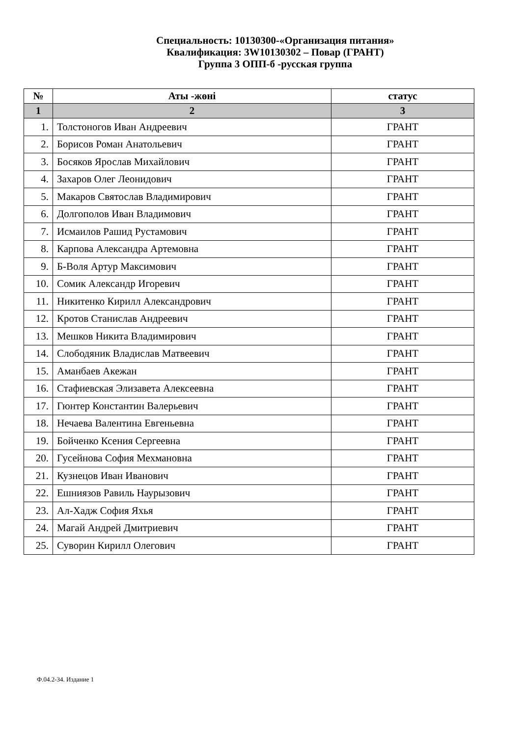Специальность: 10130300-«Организация питания»
Квалификация: 3W10130302 – Повар (ГРАНТ)
Группа 3 ОПП-б -русская группа
| № | Аты -жөні | статус |
| --- | --- | --- |
| 1 | 2 | 3 |
| 1. | Толстоногов Иван Андреевич | ГРАНТ |
| 2. | Борисов Роман Анатольевич | ГРАНТ |
| 3. | Босяков Ярослав Михайлович | ГРАНТ |
| 4. | Захаров Олег Леонидович | ГРАНТ |
| 5. | Макаров Святослав Владимирович | ГРАНТ |
| 6. | Долгополов Иван Владимович | ГРАНТ |
| 7. | Исмаилов Рашид Рустамович | ГРАНТ |
| 8. | Карпова Александра Артемовна | ГРАНТ |
| 9. | Б-Воля Артур Максимович | ГРАНТ |
| 10. | Сомик Александр Игоревич | ГРАНТ |
| 11. | Никитенко Кирилл Александрович | ГРАНТ |
| 12. | Кротов Станислав Андреевич | ГРАНТ |
| 13. | Мешков Никита Владимирович | ГРАНТ |
| 14. | Слободяник Владислав Матвеевич | ГРАНТ |
| 15. | Аманбаев Акежан | ГРАНТ |
| 16. | Стафиевская Элизавета Алексеевна | ГРАНТ |
| 17. | Гюнтер Константин Валерьевич | ГРАНТ |
| 18. | Нечаева Валентина Евгеньевна | ГРАНТ |
| 19. | Бойченко Ксения Сергеевна | ГРАНТ |
| 20. | Гусейнова София Мехмановна | ГРАНТ |
| 21. | Кузнецов Иван Иванович | ГРАНТ |
| 22. | Ешниязов Равиль Наурызович | ГРАНТ |
| 23. | Ал-Хадж София Яхья | ГРАНТ |
| 24. | Магай Андрей Дмитриевич | ГРАНТ |
| 25. | Суворин Кирилл Олегович | ГРАНТ |
Ф.04.2-34. Издание 1